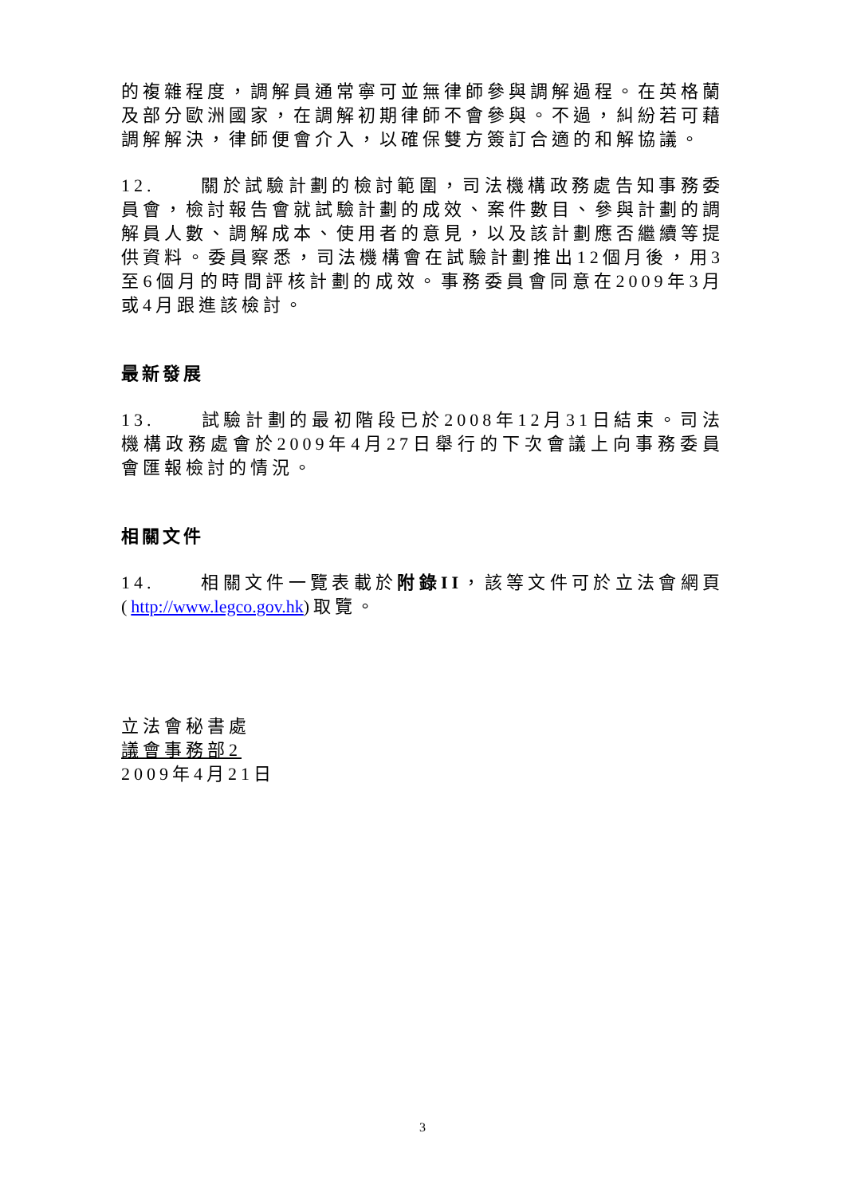的複雜程度，調解員通常寧可並無律師參與調解過程。在英格蘭及部分歐洲國家，在調解初期律師不會參與。不過，糾紛若可藉調解解決，律師便會介入，以確保雙方簽訂合適的和解協議。
12. 關於試驗計劃的檢討範圍，司法機構政務處告知事務委員會，檢討報告會就試驗計劃的成效、案件數目、參與計劃的調解員人數、調解成本、使用者的意見，以及該計劃應否繼續等提供資料。委員察悉，司法機構會在試驗計劃推出12個月後，用3至6個月的時間評核計劃的成效。事務委員會同意在2009年3月或4月跟進該檢討。
最新發展
13. 試驗計劃的最初階段已於2008年12月31日結束。司法機構政務處會於2009年4月27日舉行的下次會議上向事務委員會匯報檢討的情況。
相關文件
14. 相關文件一覽表載於附錄II，該等文件可於立法會網頁(http://www.legco.gov.hk)取覽。
立法會秘書處
議會事務部2
2009年4月21日
3